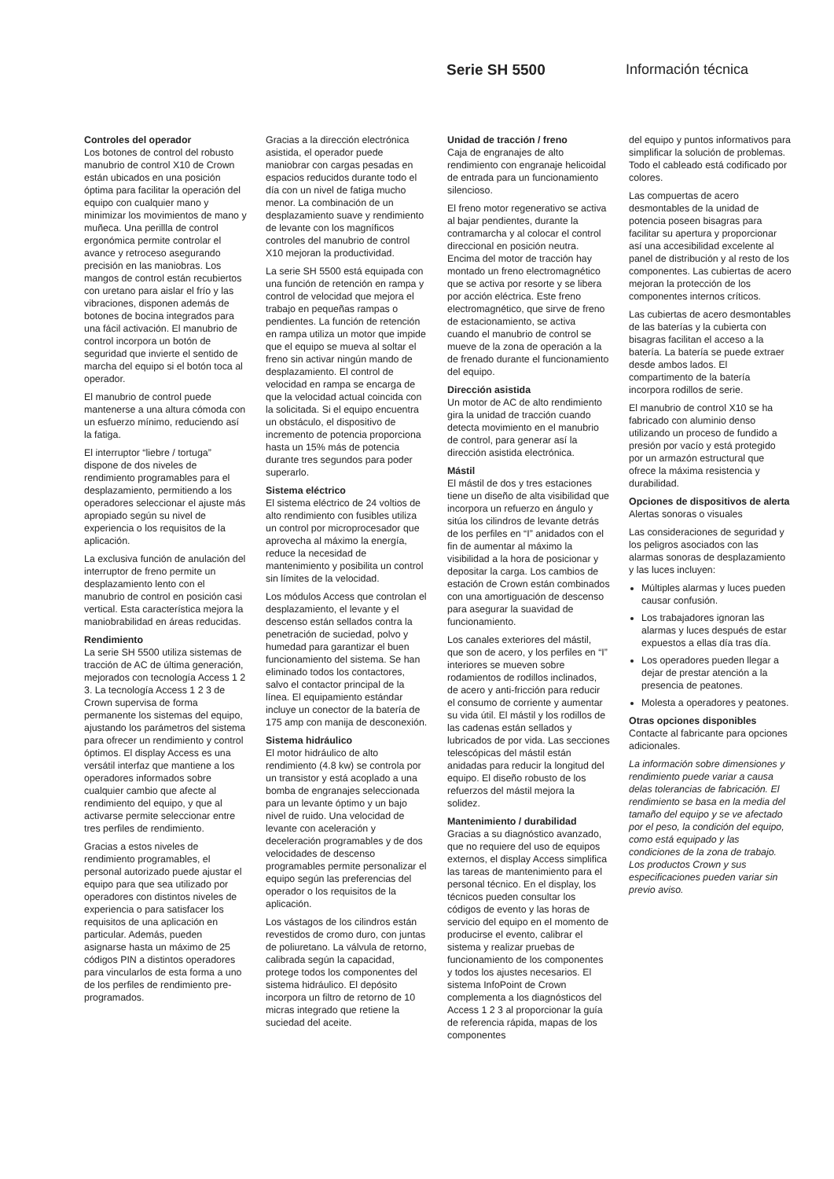Serie SH 5500 Información técnica
Controles del operador
Los botones de control del robusto manubrio de control X10 de Crown están ubicados en una posición óptima para facilitar la operación del equipo con cualquier mano y minimizar los movimientos de mano y muñeca. Una perillla de control ergonómica permite controlar el avance y retroceso asegurando precisión en las maniobras. Los mangos de control están recubiertos con uretano para aislar el frío y las vibraciones, disponen además de botones de bocina integrados para una fácil activación. El manubrio de control incorpora un botón de seguridad que invierte el sentido de marcha del equipo si el botón toca al operador.
El manubrio de control puede mantenerse a una altura cómoda con un esfuerzo mínimo, reduciendo así la fatiga.
El interruptor “liebre / tortuga” dispone de dos niveles de rendimiento programables para el desplazamiento, permitiendo a los operadores seleccionar el ajuste más apropiado según su nivel de experiencia o los requisitos de la aplicación.
La exclusiva función de anulación del interruptor de freno permite un desplazamiento lento con el manubrio de control en posición casi vertical. Esta característica mejora la maniobrabilidad en áreas reducidas.
Rendimiento
La serie SH 5500 utiliza sistemas de tracción de AC de última generación, mejorados con tecnología Access 1 2 3. La tecnología Access 1 2 3 de Crown supervisa de forma permanente los sistemas del equipo, ajustando los parámetros del sistema para ofrecer un rendimiento y control óptimos. El display Access es una versátil interfaz que mantiene a los operadores informados sobre cualquier cambio que afecte al rendimiento del equipo, y que al activarse permite seleccionar entre tres perfiles de rendimiento.
Gracias a estos niveles de rendimiento programables, el personal autorizado puede ajustar el equipo para que sea utilizado por operadores con distintos niveles de experiencia o para satisfacer los requisitos de una aplicación en particular. Además, pueden asignarse hasta un máximo de 25 códigos PIN a distintos operadores para vincularlos de esta forma a uno de los perfiles de rendimiento pre-programados.
Gracias a la dirección electrónica asistida, el operador puede maniobrar con cargas pesadas en espacios reducidos durante todo el día con un nivel de fatiga mucho menor. La combinación de un desplazamiento suave y rendimiento de levante con los magníficos controles del manubrio de control X10 mejoran la productividad.
La serie SH 5500 está equipada con una función de retención en rampa y control de velocidad que mejora el trabajo en pequeñas rampas o pendientes. La función de retención en rampa utiliza un motor que impide que el equipo se mueva al soltar el freno sin activar ningún mando de desplazamiento. El control de velocidad en rampa se encarga de que la velocidad actual coincida con la solicitada. Si el equipo encuentra un obstáculo, el dispositivo de incremento de potencia proporciona hasta un 15% más de potencia durante tres segundos para poder superarlo.
Sistema eléctrico
El sistema eléctrico de 24 voltios de alto rendimiento con fusibles utiliza un control por microprocesador que aprovecha al máximo la energía, reduce la necesidad de mantenimiento y posibilita un control sin límites de la velocidad.
Los módulos Access que controlan el desplazamiento, el levante y el descenso están sellados contra la penetración de suciedad, polvo y humedad para garantizar el buen funcionamiento del sistema. Se han eliminado todos los contactores, salvo el contactor principal de la línea. El equipamiento estándar incluye un conector de la batería de 175 amp con manija de desconexión.
Sistema hidráulico
El motor hidráulico de alto rendimiento (4.8 kw) se controla por un transistor y está acoplado a una bomba de engranajes seleccionada para un levante óptimo y un bajo nivel de ruido. Una velocidad de levante con aceleración y deceleración programables y de dos velocidades de descenso programables permite personalizar el equipo según las preferencias del operador o los requisitos de la aplicación.
Los vástagos de los cilindros están revestidos de cromo duro, con juntas de poliuretano. La válvula de retorno, calibrada según la capacidad, protege todos los componentes del sistema hidráulico. El depósito incorpora un filtro de retorno de 10 micras integrado que retiene la suciedad del aceite.
Unidad de tracción / freno
Caja de engranajes de alto rendimiento con engranaje helicoidal de entrada para un funcionamiento silencioso.
El freno motor regenerativo se activa al bajar pendientes, durante la contramarcha y al colocar el control direccional en posición neutra. Encima del motor de tracción hay montado un freno electromagnético que se activa por resorte y se libera por acción eléctrica. Este freno electromagnético, que sirve de freno de estacionamiento, se activa cuando el manubrio de control se mueve de la zona de operación a la de frenado durante el funcionamiento del equipo.
Dirección asistida
Un motor de AC de alto rendimiento gira la unidad de tracción cuando detecta movimiento en el manubrio de control, para generar así la dirección asistida electrónica.
Mástil
El mástil de dos y tres estaciones tiene un diseño de alta visibilidad que incorpora un refuerzo en ángulo y sitúa los cilindros de levante detrás de los perfiles en “I” anidados con el fin de aumentar al máximo la visibilidad a la hora de posicionar y depositar la carga. Los cambios de estación de Crown están combinados con una amortiguación de descenso para asegurar la suavidad de funcionamiento.
Los canales exteriores del mástil, que son de acero, y los perfiles en “I” interiores se mueven sobre rodamientos de rodillos inclinados, de acero y anti-fricción para reducir el consumo de corriente y aumentar su vida útil. El mástil y los rodillos de las cadenas están sellados y lubricados de por vida. Las secciones telescópicas del mástil están anidadas para reducir la longitud del equipo. El diseño robusto de los refuerzos del mástil mejora la solidez.
Mantenimiento / durabilidad
Gracias a su diagnóstico avanzado, que no requiere del uso de equipos externos, el display Access simplifica las tareas de mantenimiento para el personal técnico. En el display, los técnicos pueden consultar los códigos de evento y las horas de servicio del equipo en el momento de producirse el evento, calibrar el sistema y realizar pruebas de funcionamiento de los componentes y todos los ajustes necesarios. El sistema InfoPoint de Crown complementa a los diagnósticos del Access 1 2 3 al proporcionar la guía de referencia rápida, mapas de los componentes
del equipo y puntos informativos para simplificar la solución de problemas. Todo el cableado está codificado por colores.
Las compuertas de acero desmontables de la unidad de potencia poseen bisagras para facilitar su apertura y proporcionar así una accesibilidad excelente al panel de distribución y al resto de los componentes. Las cubiertas de acero mejoran la protección de los componentes internos críticos.
Las cubiertas de acero desmontables de las baterías y la cubierta con bisagras facilitan el acceso a la batería. La batería se puede extraer desde ambos lados. El compartimento de la batería incorpora rodillos de serie.
El manubrio de control X10 se ha fabricado con aluminio denso utilizando un proceso de fundido a presión por vacío y está protegido por un armazón estructural que ofrece la máxima resistencia y durabilidad.
Opciones de dispositivos de alerta
Alertas sonoras o visuales
Las consideraciones de seguridad y los peligros asociados con las alarmas sonoras de desplazamiento y las luces incluyen:
Múltiples alarmas y luces pueden causar confusión.
Los trabajadores ignoran las alarmas y luces después de estar expuestos a ellas día tras día.
Los operadores pueden llegar a dejar de prestar atención a la presencia de peatones.
Molesta a operadores y peatones.
Otras opciones disponibles
Contacte al fabricante para opciones adicionales.
La información sobre dimensiones y rendimiento puede variar a causa delas tolerancias de fabricación. El rendimiento se basa en la media del tamaño del equipo y se ve afectado por el peso, la condición del equipo, como está equipado y las condiciones de la zona de trabajo. Los productos Crown y sus especificaciones pueden variar sin previo aviso.